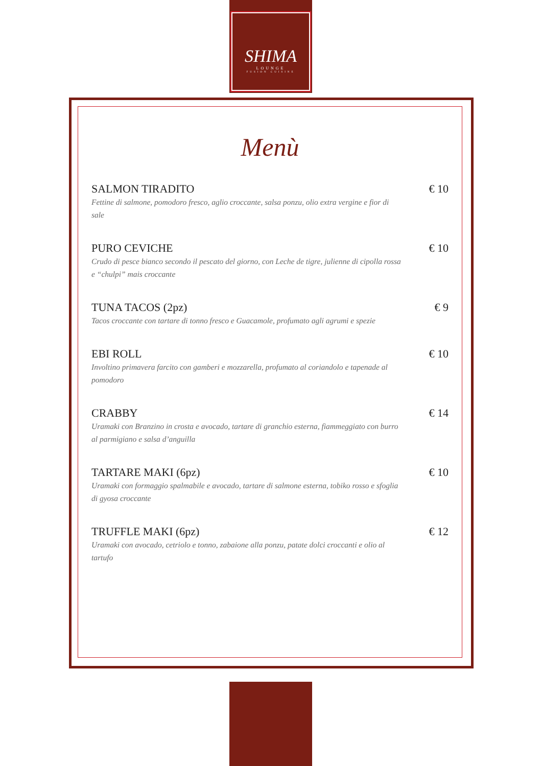SHIMA
LOUNGE
FUSION CUISINE
Menù
SALMON TIRADITO € 10
Fettine di salmone, pomodoro fresco, aglio croccante, salsa ponzu, olio extra vergine e fior di sale
PURO CEVICHE € 10
Crudo di pesce bianco secondo il pescato del giorno, con Leche de tigre, julienne di cipolla rossa e “chulpi” mais croccante
TUNA TACOS (2pz) € 9
Tacos croccante con tartare di tonno fresco e Guacamole, profumato agli agrumi e spezie
EBI ROLL € 10
Involtino primavera farcito con gamberi e mozzarella, profumato al coriandolo e tapenade al pomodoro
CRABBY € 14
Uramaki con Branzino in crosta e avocado, tartare di granchio esterna, fiammeggiato con burro al parmigiano e salsa d’anguilla
TARTARE MAKI (6pz) € 10
Uramaki con formaggio spalmabile e avocado, tartare di salmone esterna, tobiko rosso e sfoglia di gyosa croccante
TRUFFLE MAKI (6pz) € 12
Uramaki con avocado, cetriolo e tonno, zabaione alla ponzu, patate dolci croccanti e olio al tartufo